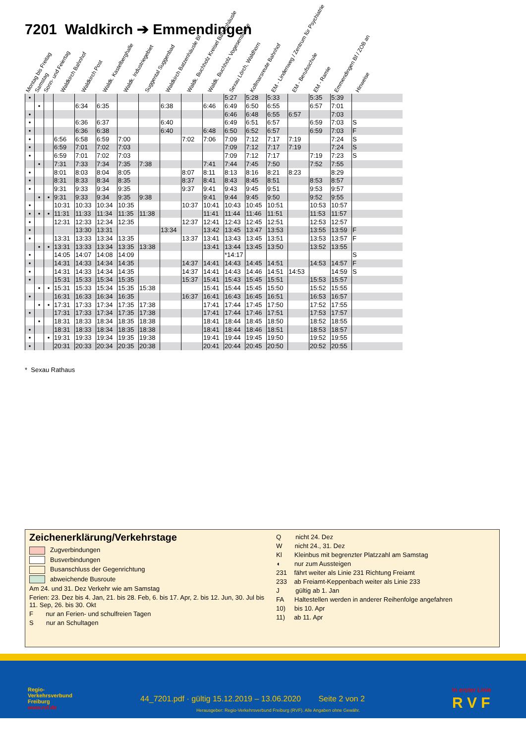7201 Waldkirch ➔ Emmendingen
Montag bis Freitag Samstag Sonn- und Feiertag Waldkirch Bahnhof Waldkirch Post Waldk. Kastelberghalle Waldk. Industriegebiet Suggental Suggenbad Waldkirch Batzenhäusle Bf Waldk. Buchholz Kreisel Batzenhäusle Waldk. Buchholz Vogesenstraße Sexau Lörch, Waldhorn Kollmarsreute Bahnhof EM - Lindenweg / Zentrum für Psychiatrie EM - Berufsschule EM - Ramie Emmendingen Bf / ZOB an Hinweise
| • | | | | | | | | | | | 5:27 | 5:28 | 5:33 | | 5:35 | 5:39 | |
| | • | | | 6:34 | 6:35 | | | 6:38 | | 6:46 | 6:49 | 6:50 | 6:55 | | 6:57 | 7:01 | |
| • | | | | | | | | | | | 6:46 | 6:48 | 6:55 | 6:57 | | 7:03 | |
| • | | | | 6:36 | 6:37 | | | 6:40 | | | 6:49 | 6:51 | 6:57 | | 6:59 | 7:03 | S |
| • | | | | 6:36 | 6:38 | | | 6:40 | | 6:48 | 6:50 | 6:52 | 6:57 | | 6:59 | 7:03 | F |
| • | | | 6:56 | 6:58 | 6:59 | 7:00 | | | 7:02 | 7:06 | 7:09 | 7:12 | 7:17 | 7:19 | | 7:24 | S |
| • | | | 6:59 | 7:01 | 7:02 | 7:03 | | | | | 7:09 | 7:12 | 7:17 | 7:19 | | 7:24 | S |
| • | | | 6:59 | 7:01 | 7:02 | 7:03 | | | | | 7:09 | 7:12 | 7:17 | | 7:19 | 7:23 | S |
| | • | | 7:31 | 7:33 | 7:34 | 7:35 | 7:38 | | | 7:41 | 7:44 | 7:45 | 7:50 | | 7:52 | 7:55 | |
| • | | | 8:01 | 8:03 | 8:04 | 8:05 | | | 8:07 | 8:11 | 8:13 | 8:16 | 8:21 | 8:23 | | 8:29 | |
| • | | | 8:31 | 8:33 | 8:34 | 8:35 | | | 8:37 | 8:41 | 8:43 | 8:45 | 8:51 | | 8:53 | 8:57 | |
| • | | | 9:31 | 9:33 | 9:34 | 9:35 | | | 9:37 | 9:41 | 9:43 | 9:45 | 9:51 | | 9:53 | 9:57 | |
| | • | • | 9:31 | 9:33 | 9:34 | 9:35 | 9:38 | | | 9:41 | 9:44 | 9:45 | 9:50 | | 9:52 | 9:55 | |
| • | | | 10:31 | 10:33 | 10:34 | 10:35 | | | 10:37 | 10:41 | 10:43 | 10:45 | 10:51 | | 10:53 | 10:57 | |
| • | • | • | 11:31 | 11:33 | 11:34 | 11:35 | 11:38 | | | 11:41 | 11:44 | 11:46 | 11:51 | | 11:53 | 11:57 | |
| • | | | 12:31 | 12:33 | 12:34 | 12:35 | | | 12:37 | 12:41 | 12:43 | 12:45 | 12:51 | | 12:53 | 12:57 | |
| • | | | | 13:30 | 13:31 | | | 13:34 | | 13:42 | 13:45 | 13:47 | 13:53 | | 13:55 | 13:59 | F |
| • | | | 13:31 | 13:33 | 13:34 | 13:35 | | | 13:37 | 13:41 | 13:43 | 13:45 | 13:51 | | 13:53 | 13:57 | F |
| | • | • | 13:31 | 13:33 | 13:34 | 13:35 | 13:38 | | | 13:41 | 13:44 | 13:45 | 13:50 | | 13:52 | 13:55 | |
| • | | | 14:05 | 14:07 | 14:08 | 14:09 | | | | | *14:17 | | | | | | S |
| • | | | 14:31 | 14:33 | 14:34 | 14:35 | | | 14:37 | 14:41 | 14:43 | 14:45 | 14:51 | | 14:53 | 14:57 | F |
| • | | | 14:31 | 14:33 | 14:34 | 14:35 | | | 14:37 | 14:41 | 14:43 | 14:46 | 14:51 | 14:53 | | 14:59 | S |
| • | | | 15:31 | 15:33 | 15:34 | 15:35 | | | 15:37 | 15:41 | 15:43 | 15:45 | 15:51 | | 15:53 | 15:57 | |
| | • | • | 15:31 | 15:33 | 15:34 | 15:35 | 15:38 | | | 15:41 | 15:44 | 15:45 | 15:50 | | 15:52 | 15:55 | |
| • | | | 16:31 | 16:33 | 16:34 | 16:35 | | | 16:37 | 16:41 | 16:43 | 16:45 | 16:51 | | 16:53 | 16:57 | |
| | • | • | 17:31 | 17:33 | 17:34 | 17:35 | 17:38 | | | 17:41 | 17:44 | 17:45 | 17:50 | | 17:52 | 17:55 | |
| • | | | 17:31 | 17:33 | 17:34 | 17:35 | 17:38 | | | 17:41 | 17:44 | 17:46 | 17:51 | | 17:53 | 17:57 | |
| | • | | 18:31 | 18:33 | 18:34 | 18:35 | 18:38 | | | 18:41 | 18:44 | 18:45 | 18:50 | | 18:52 | 18:55 | |
| • | | | 18:31 | 18:33 | 18:34 | 18:35 | 18:38 | | | 18:41 | 18:44 | 18:46 | 18:51 | | 18:53 | 18:57 | |
| • | | • | 19:31 | 19:33 | 19:34 | 19:35 | 19:38 | | | 19:41 | 19:44 | 19:45 | 19:50 | | 19:52 | 19:55 | |
| • | | | 20:31 | 20:33 | 20:34 | 20:35 | 20:38 | | | 20:41 | 20:44 | 20:45 | 20:50 | | 20:52 | 20:55 | |
* Sexau Rathaus
Zeichenerklärung/Verkehrstage
Zugverbindungen
Busverbindungen
Busanschluss der Gegenrichtung
abweichende Busroute
Am 24. und 31. Dez Verkehr wie am Samstag
Ferien: 23. Dez bis 4. Jan, 21. bis 28. Feb, 6. bis 17. Apr, 2. bis 12. Jun, 30. Jul bis 11. Sep, 26. bis 30. Okt
F nur an Ferien- und schulfreien Tagen
S nur an Schultagen
Q nicht 24. Dez
W nicht 24., 31. Dez
Kl Kleinbus mit begrenzter Platzzahl am Samstag
◖ nur zum Aussteigen
231 fährt weiter als Linie 231 Richtung Freiamt
233 ab Freiamt-Keppenbach weiter als Linie 233
J gültig ab 1. Jan
FA Haltestellen werden in anderer Reihenfolge angefahren
10) bis 10. Apr
11) ab 11. Apr
Regio-
Verkehrsverbund
Freiburg
www.rvf.de
44_7201.pdf · gültig 15.12.2019 – 13.06.2020 Seite 2 von 2
Herausgeber: Regio-Verkehrsverbund Freiburg (RVF). Alle Angaben ohne Gewähr.
In erster Linie
R V F